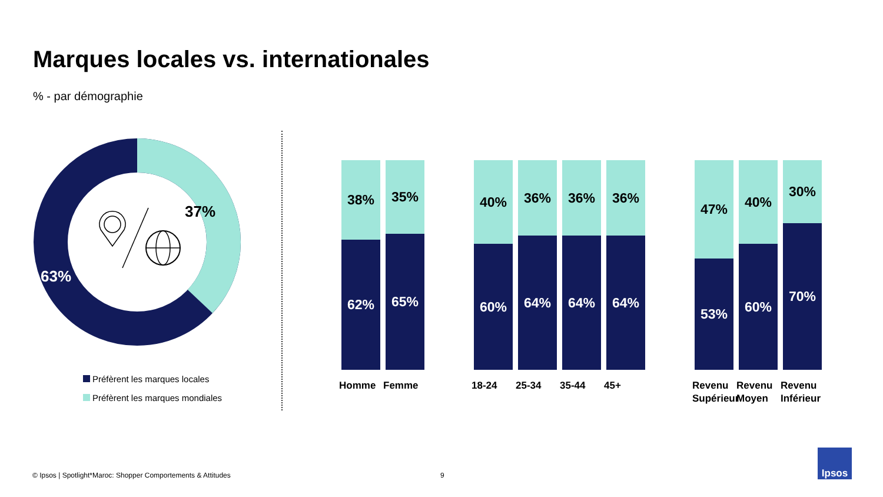Marques locales vs. internationales
% - par démographie
37%
63%
Préfèrent les marques locales
Préfèrent les marques mondiales
38%
62%
Homme
35%
65%
Femme
40%
60%
18-24
36%
64%
25-34
36%
64%
35-44
36%
64%
45+
47%
53%
Revenu Supérieur
40%
60%
Revenu Moyen
30%
70%
Revenu Inférieur
© Ipsos | Spotlight*Maroc: Shopper Comportements & Attitudes
9
Ipsos